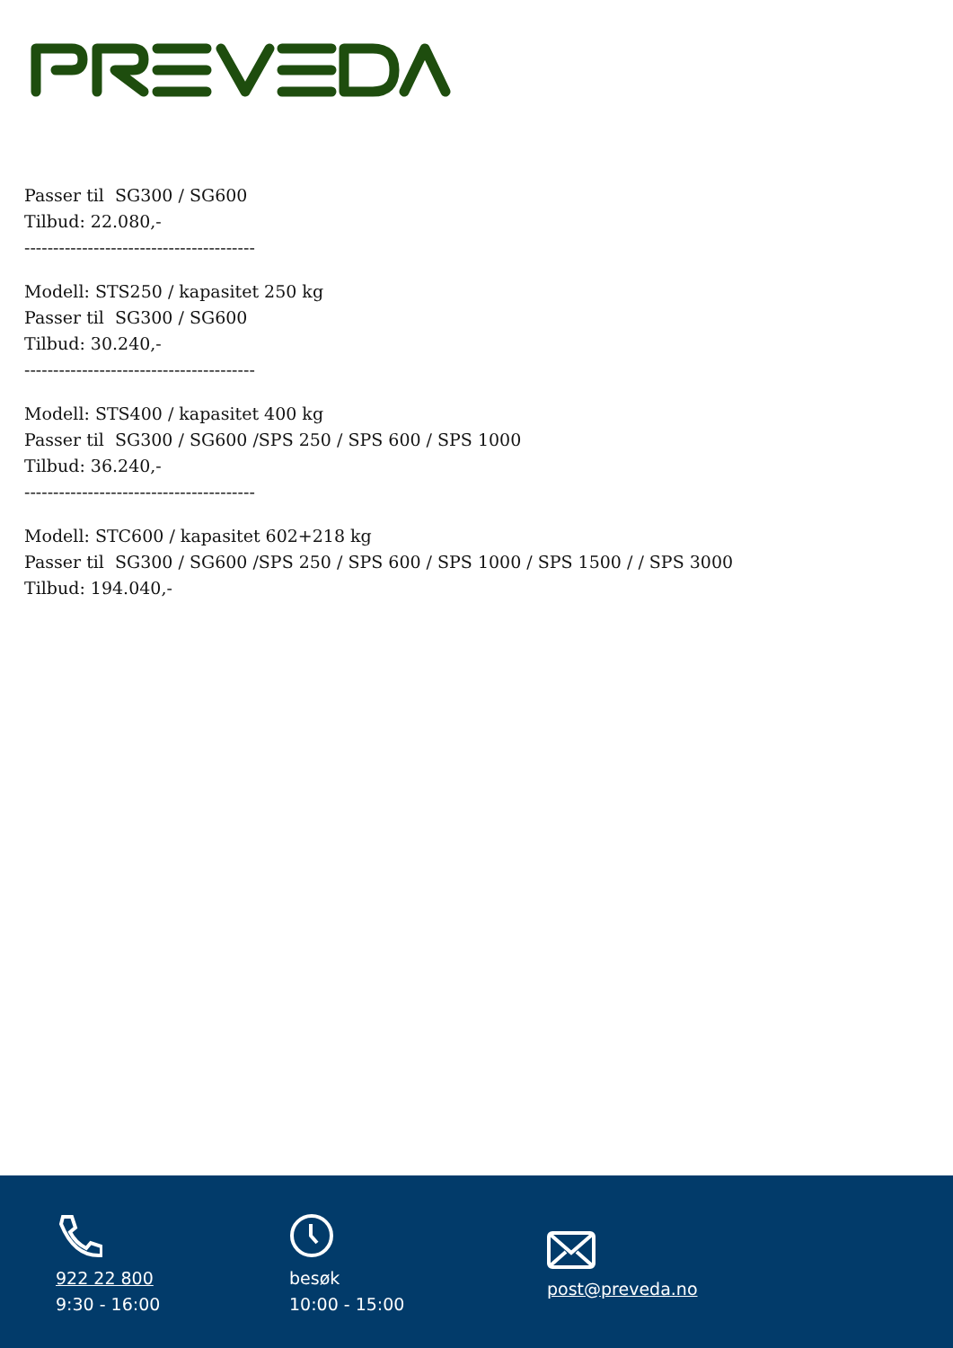Passer til SG300 / SG600
Tilbud: 22.080,-
----------------------------------------
Modell: STS250 / kapasitet 250 kg
Passer til SG300 / SG600
Tilbud: 30.240,-
----------------------------------------
Modell: STS400 / kapasitet 400 kg
Passer til SG300 / SG600 /SPS 250 / SPS 600 / SPS 1000
Tilbud: 36.240,-
----------------------------------------
Modell: STC600 / kapasitet 602+218 kg
Passer til SG300 / SG600 /SPS 250 / SPS 600 / SPS 1000 / SPS 1500 / / SPS 3000
Tilbud: 194.040,-
922 22 800
9:30 - 16:00
besøk
10:00 - 15:00
post@preveda.no